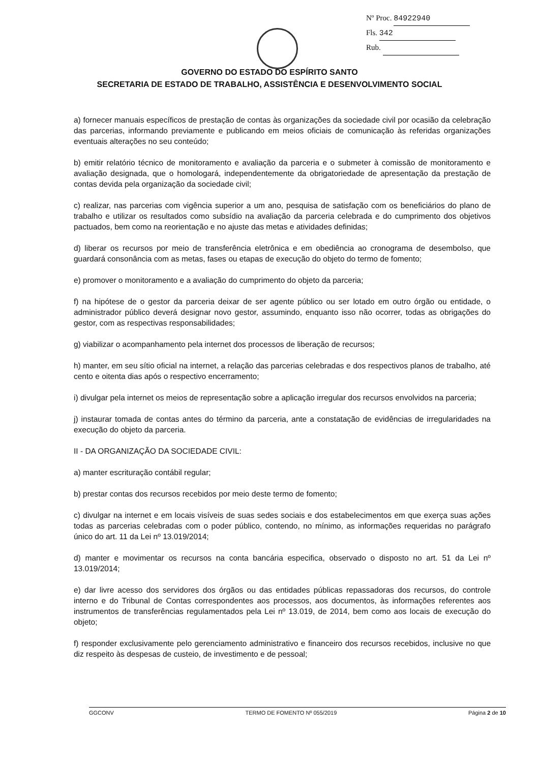Nº Proc. 84922940
Fls. 342
Rub.
GOVERNO DO ESTADO DO ESPÍRITO SANTO
SECRETARIA DE ESTADO DE TRABALHO, ASSISTÊNCIA E DESENVOLVIMENTO SOCIAL
a) fornecer manuais específicos de prestação de contas às organizações da sociedade civil por ocasião da celebração das parcerias, informando previamente e publicando em meios oficiais de comunicação às referidas organizações eventuais alterações no seu conteúdo;
b) emitir relatório técnico de monitoramento e avaliação da parceria e o submeter à comissão de monitoramento e avaliação designada, que o homologará, independentemente da obrigatoriedade de apresentação da prestação de contas devida pela organização da sociedade civil;
c) realizar, nas parcerias com vigência superior a um ano, pesquisa de satisfação com os beneficiários do plano de trabalho e utilizar os resultados como subsídio na avaliação da parceria celebrada e do cumprimento dos objetivos pactuados, bem como na reorientação e no ajuste das metas e atividades definidas;
d) liberar os recursos por meio de transferência eletrônica e em obediência ao cronograma de desembolso, que guardará consonância com as metas, fases ou etapas de execução do objeto do termo de fomento;
e) promover o monitoramento e a avaliação do cumprimento do objeto da parceria;
f) na hipótese de o gestor da parceria deixar de ser agente público ou ser lotado em outro órgão ou entidade, o administrador público deverá designar novo gestor, assumindo, enquanto isso não ocorrer, todas as obrigações do gestor, com as respectivas responsabilidades;
g) viabilizar o acompanhamento pela internet dos processos de liberação de recursos;
h) manter, em seu sítio oficial na internet, a relação das parcerias celebradas e dos respectivos planos de trabalho, até cento e oitenta dias após o respectivo encerramento;
i) divulgar pela internet os meios de representação sobre a aplicação irregular dos recursos envolvidos na parceria;
j) instaurar tomada de contas antes do término da parceria, ante a constatação de evidências de irregularidades na execução do objeto da parceria.
II - DA ORGANIZAÇÃO DA SOCIEDADE CIVIL:
a) manter escrituração contábil regular;
b) prestar contas dos recursos recebidos por meio deste termo de fomento;
c) divulgar na internet e em locais visíveis de suas sedes sociais e dos estabelecimentos em que exerça suas ações todas as parcerias celebradas com o poder público, contendo, no mínimo, as informações requeridas no parágrafo único do art. 11 da Lei nº 13.019/2014;
d) manter e movimentar os recursos na conta bancária especifica, observado o disposto no art. 51 da Lei nº 13.019/2014;
e) dar livre acesso dos servidores dos órgãos ou das entidades públicas repassadoras dos recursos, do controle interno e do Tribunal de Contas correspondentes aos processos, aos documentos, às informações referentes aos instrumentos de transferências regulamentados pela Lei nº 13.019, de 2014, bem como aos locais de execução do objeto;
f) responder exclusivamente pelo gerenciamento administrativo e financeiro dos recursos recebidos, inclusive no que diz respeito às despesas de custeio, de investimento e de pessoal;
GGCONV TERMO DE FOMENTO Nº 055/2019 Página 2 de 10